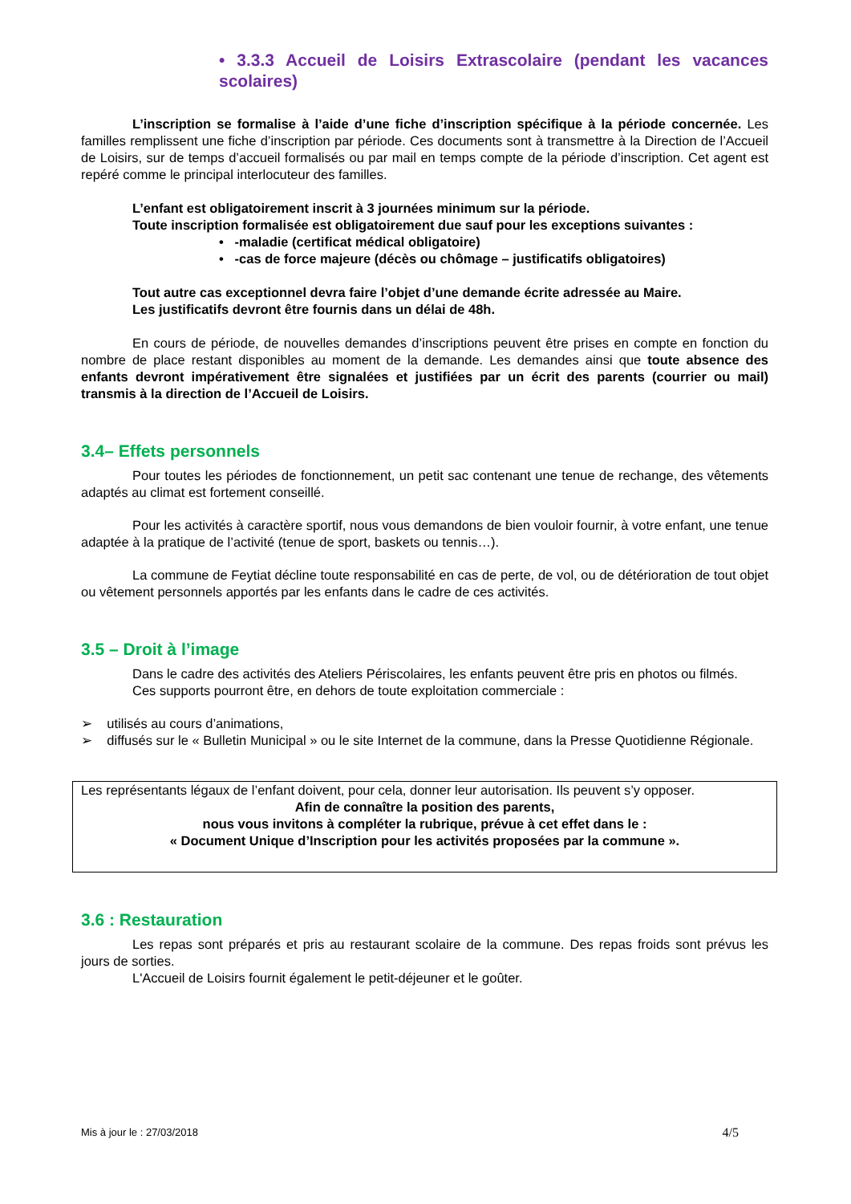• 3.3.3 Accueil de Loisirs Extrascolaire (pendant les vacances scolaires)
L’inscription se formalise à l’aide d’une fiche d’inscription spécifique à la période concernée. Les familles remplissent une fiche d’inscription par période. Ces documents sont à transmettre à la Direction de l’Accueil de Loisirs, sur de temps d’accueil formalisés ou par mail en temps compte de la période d’inscription. Cet agent est repéré comme le principal interlocuteur des familles.
L’enfant est obligatoirement inscrit à 3 journées minimum sur la période.
Toute inscription formalisée est obligatoirement due sauf pour les exceptions suivantes :
• -maladie (certificat médical obligatoire)
• -cas de force majeure (décès ou chômage – justificatifs obligatoires)
Tout autre cas exceptionnel devra faire l’objet d’une demande écrite adressée au Maire.
Les justificatifs devront être fournis dans un délai de 48h.
En cours de période, de nouvelles demandes d’inscriptions peuvent être prises en compte en fonction du nombre de place restant disponibles au moment de la demande. Les demandes ainsi que toute absence des enfants devront impérativement être signalées et justifiées par un écrit des parents (courrier ou mail) transmis à la direction de l’Accueil de Loisirs.
3.4– Effets personnels
Pour toutes les périodes de fonctionnement, un petit sac contenant une tenue de rechange, des vêtements adaptés au climat est fortement conseillé.
Pour les activités à caractère sportif, nous vous demandons de bien vouloir fournir, à votre enfant, une tenue adaptée à la pratique de l’activité (tenue de sport, baskets ou tennis…).
La commune de Feytiat décline toute responsabilité en cas de perte, de vol, ou de détérioration de tout objet ou vêtement personnels apportés par les enfants dans le cadre de ces activités.
3.5 – Droit à l’image
Dans le cadre des activités des Ateliers Périscolaires, les enfants peuvent être pris en photos ou filmés.
Ces supports pourront être, en dehors de toute exploitation commerciale :
➢ utilisés au cours d’animations,
➢ diffusés sur le « Bulletin Municipal » ou le site Internet de la commune, dans la Presse Quotidienne Régionale.
Les représentants légaux de l’enfant doivent, pour cela, donner leur autorisation. Ils peuvent s’y opposer.
Afin de connaître la position des parents,
nous vous invitons à compléter la rubrique, prévue à cet effet dans le :
« Document Unique d’Inscription pour les activités proposées par la commune ».
3.6 : Restauration
Les repas sont préparés et pris au restaurant scolaire de la commune. Des repas froids sont prévus les jours de sorties.
L'Accueil de Loisirs fournit également le petit-déjeuner et le goûter.
Mis à jour le : 27/03/2018 4/5